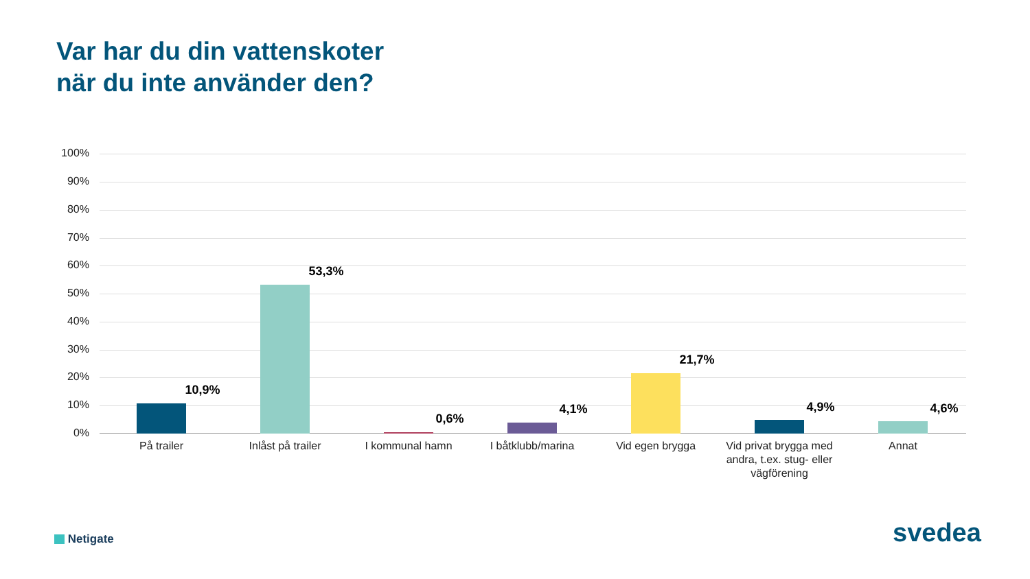Var har du din vattenskoter
när du inte använder den?
100%
90%
80%
70%
60%
50%
40%
30%
20%
10%
0%
10,9%
53,3%
0,6%
4,1%
21,7%
4,9% 4,6%
På trailer
Inlåst på trailer
I kommunal hamn
I båtklubb/marina
Vid egen brygga
Vid privat brygga med andra, t.ex. stug- eller vägförening
Annat
Netigate svedea